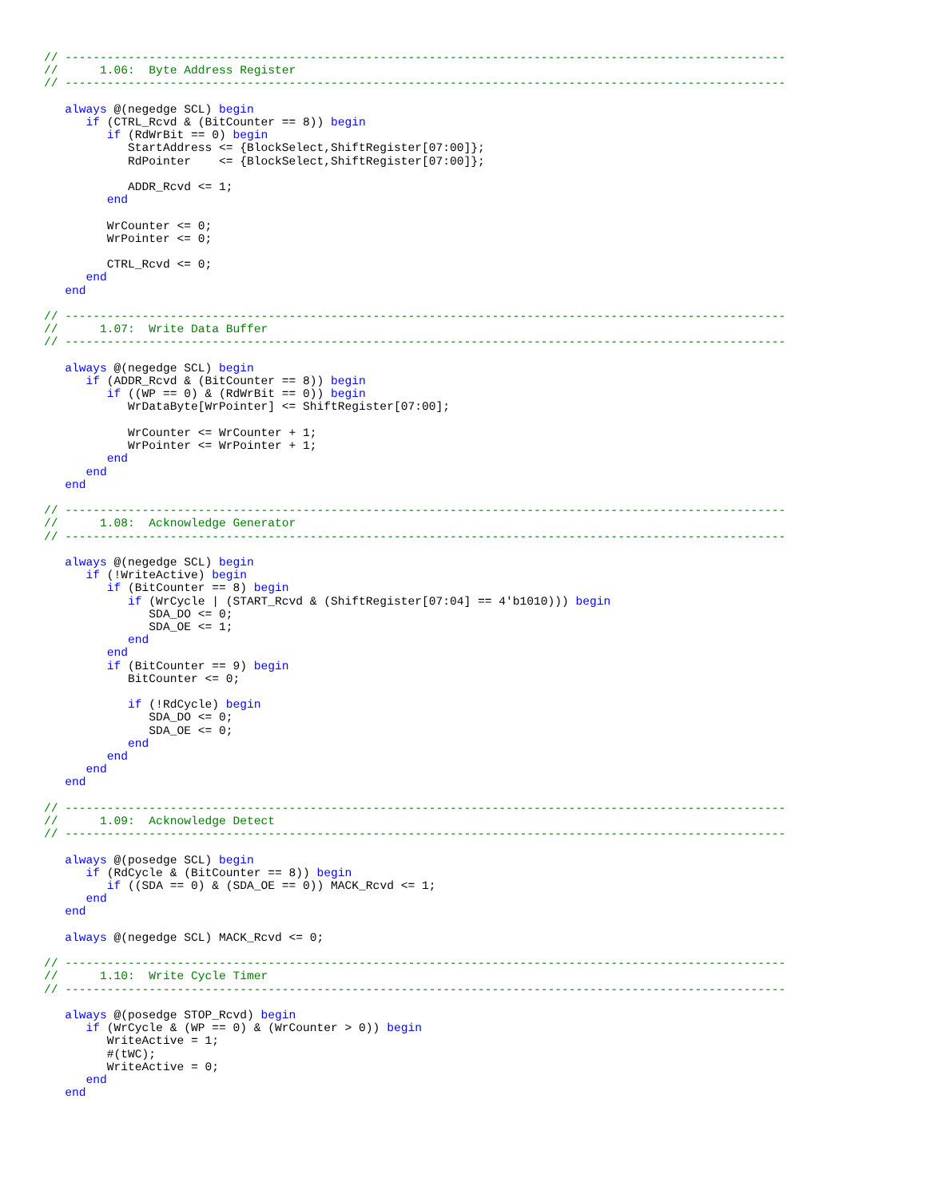// -------------------------------------------------------------------------------------------------------
//      1.06:  Byte Address Register
// -------------------------------------------------------------------------------------------------------

   always @(negedge SCL) begin
      if (CTRL_Rcvd & (BitCounter == 8)) begin
         if (RdWrBit == 0) begin
            StartAddress <= {BlockSelect,ShiftRegister[07:00]};
            RdPointer    <= {BlockSelect,ShiftRegister[07:00]};

            ADDR_Rcvd <= 1;
         end

         WrCounter <= 0;
         WrPointer <= 0;

         CTRL_Rcvd <= 0;
      end
   end

// -------------------------------------------------------------------------------------------------------
//      1.07:  Write Data Buffer
// -------------------------------------------------------------------------------------------------------

   always @(negedge SCL) begin
      if (ADDR_Rcvd & (BitCounter == 8)) begin
         if ((WP == 0) & (RdWrBit == 0)) begin
            WrDataByte[WrPointer] <= ShiftRegister[07:00];

            WrCounter <= WrCounter + 1;
            WrPointer <= WrPointer + 1;
         end
      end
   end

// -------------------------------------------------------------------------------------------------------
//      1.08:  Acknowledge Generator
// -------------------------------------------------------------------------------------------------------

   always @(negedge SCL) begin
      if (!WriteActive) begin
         if (BitCounter == 8) begin
            if (WrCycle | (START_Rcvd & (ShiftRegister[07:04] == 4'b1010))) begin
               SDA_DO <= 0;
               SDA_OE <= 1;
            end
         end
         if (BitCounter == 9) begin
            BitCounter <= 0;

            if (!RdCycle) begin
               SDA_DO <= 0;
               SDA_OE <= 0;
            end
         end
      end
   end

// -------------------------------------------------------------------------------------------------------
//      1.09:  Acknowledge Detect
// -------------------------------------------------------------------------------------------------------

   always @(posedge SCL) begin
      if (RdCycle & (BitCounter == 8)) begin
         if ((SDA == 0) & (SDA_OE == 0)) MACK_Rcvd <= 1;
      end
   end

   always @(negedge SCL) MACK_Rcvd <= 0;

// -------------------------------------------------------------------------------------------------------
//      1.10:  Write Cycle Timer
// -------------------------------------------------------------------------------------------------------

   always @(posedge STOP_Rcvd) begin
      if (WrCycle & (WP == 0) & (WrCounter > 0)) begin
         WriteActive = 1;
         #(tWC);
         WriteActive = 0;
      end
   end